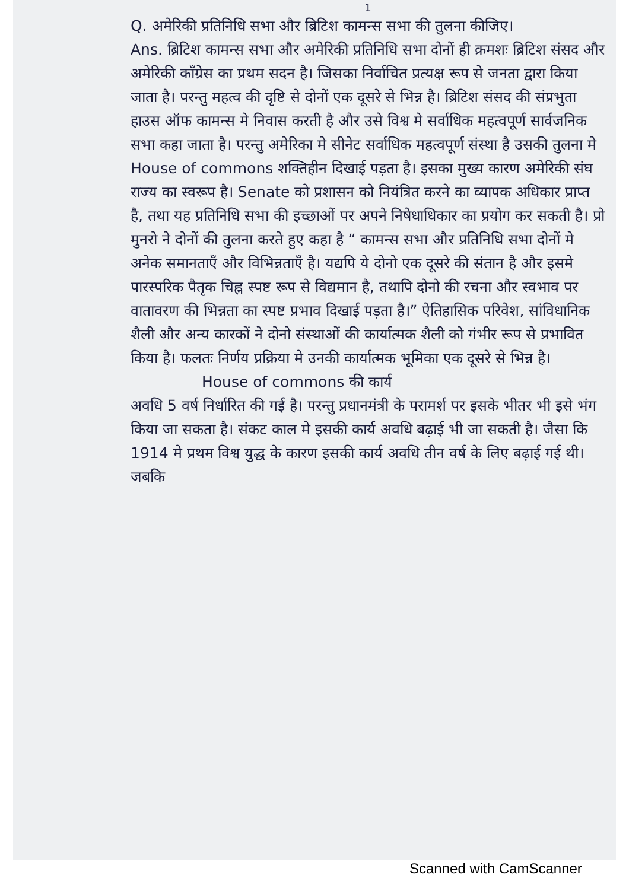1
Q. अमेरिकी प्रतिनिधि सभा और ब्रिटिश कामन्स सभा की तुलना कीजिए।
Ans. ब्रिटिश कामन्स सभा और अमेरिकी प्रतिनिधि सभा दोनों ही क्रमशः ब्रिटिश संसद और अमेरिकी कॉंग्रेस का प्रथम सदन है। जिसका निर्वाचित प्रत्यक्ष रूप से जनता द्वारा किया जाता है। परन्तु महत्व की दृष्टि से दोनों एक दूसरे से भिन्न है। ब्रिटिश संसद की संप्रभुता हाउस ऑफ कामन्स मे निवास करती है और उसे विश्व मे सर्वाधिक महत्वपूर्ण सार्वजनिक सभा कहा जाता है। परन्तु अमेरिका मे सीनेट सर्वाधिक महत्वपूर्ण संस्था है उसकी तुलना मे House of commons शक्तिहीन दिखाई पड़ता है। इसका मुख्य कारण अमेरिकी संघ राज्य का स्वरूप है। Senate को प्रशासन को नियंत्रित करने का व्यापक अधिकार प्राप्त है, तथा यह प्रतिनिधि सभा की इच्छाओं पर अपने निषेधाधिकार का प्रयोग कर सकती है। प्रो मुनरो ने दोनों की तुलना करते हुए कहा है “ कामन्स सभा और प्रतिनिधि सभा दोनों मे अनेक समानताएँ और विभिन्नताएँ है। यद्यपि ये दोनो एक दूसरे की संतान है और इसमे पारस्परिक पैतृक चिह्न स्पष्ट रूप से विद्यमान है, तथापि दोनो की रचना और स्वभाव पर वातावरण की भिन्नता का स्पष्ट प्रभाव दिखाई पड़ता है।” ऐतिहासिक परिवेश, सांविधानिक शैली और अन्य कारकों ने दोनो संस्थाओं की कार्यात्मक शैली को गंभीर रूप से प्रभावित किया है। फलतः निर्णय प्रक्रिया मे उनकी कार्यात्मक भूमिका एक दूसरे से भिन्न है।
House of commons की कार्य
अवधि 5 वर्ष निर्धारित की गई है। परन्तु प्रधानमंत्री के परामर्श पर इसके भीतर भी इसे भंग किया जा सकता है। संकट काल मे इसकी कार्य अवधि बढ़ाई भी जा सकती है। जैसा कि 1914 मे प्रथम विश्व युद्ध के कारण इसकी कार्य अवधि तीन वर्ष के लिए बढ़ाई गई थी। जबकि
Scanned with CamScanner